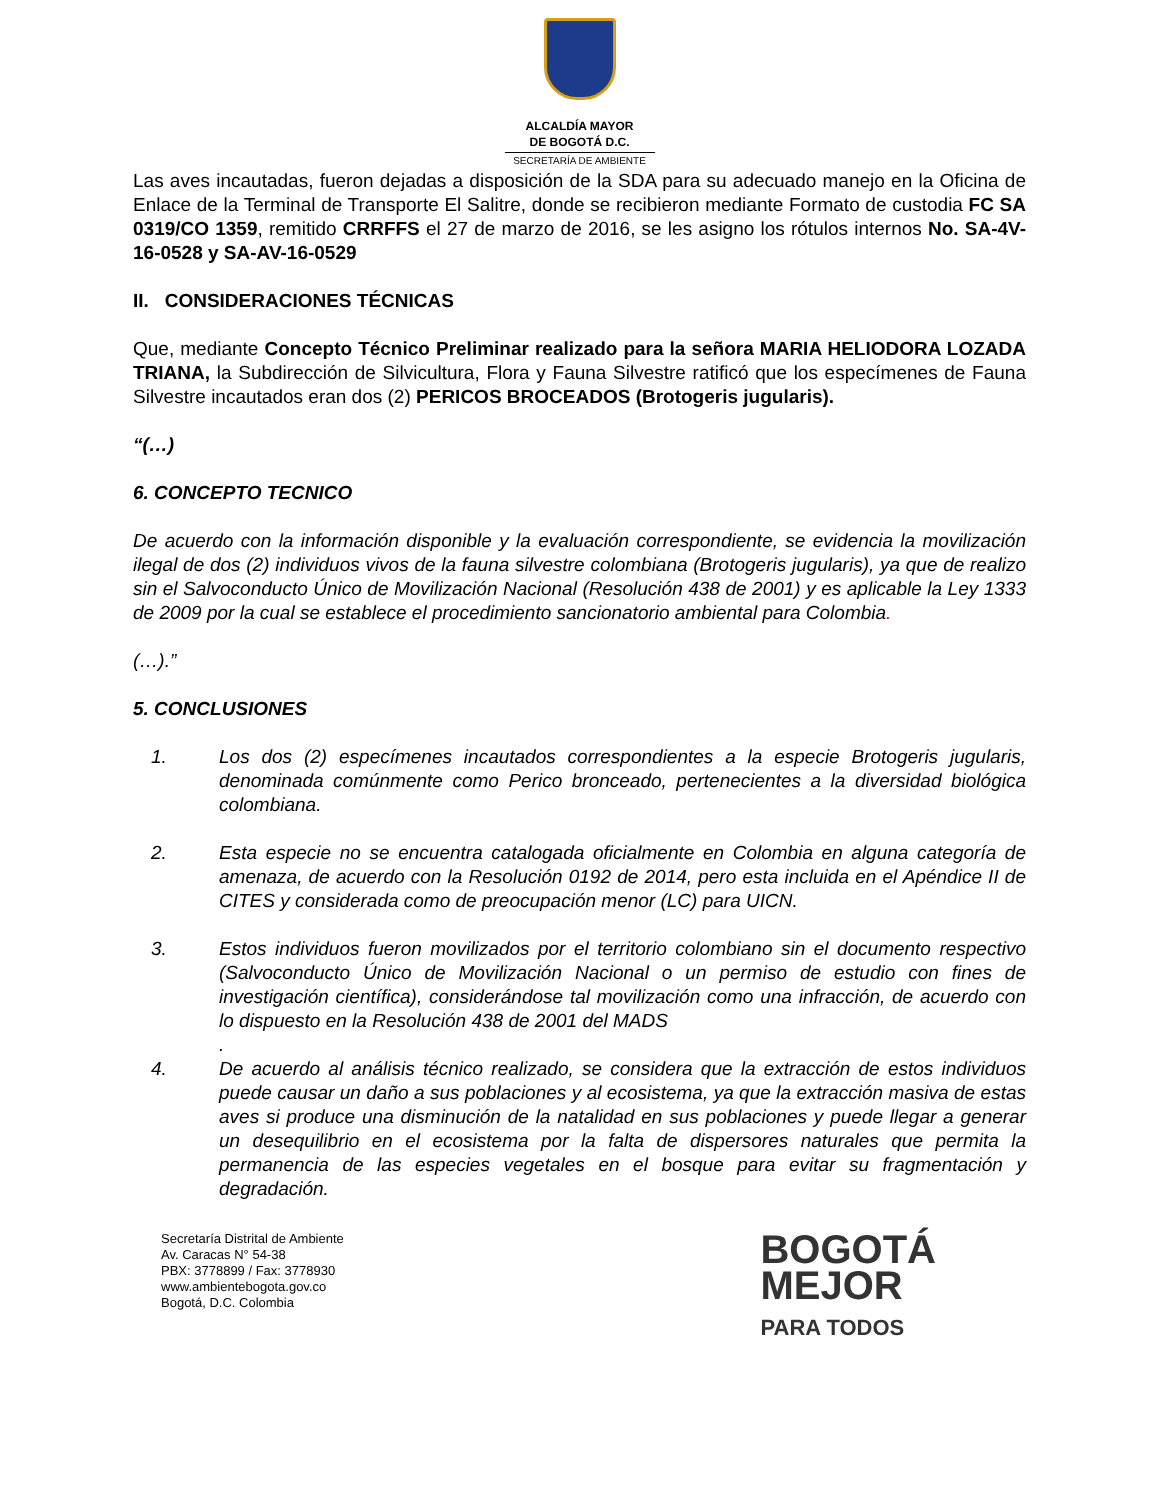ALCALDÍA MAYOR
DE BOGOTÁ D.C.
SECRETARÍA DE AMBIENTE
Las aves incautadas, fueron dejadas a disposición de la SDA para su adecuado manejo en la Oficina de Enlace de la Terminal de Transporte El Salitre, donde se recibieron mediante Formato de custodia FC SA 0319/CO 1359, remitido CRRFFS el 27 de marzo de 2016, se les asigno los rótulos internos No. SA-4V-16-0528 y SA-AV-16-0529
II. CONSIDERACIONES TÉCNICAS
Que, mediante Concepto Técnico Preliminar realizado para la señora MARIA HELIODORA LOZADA TRIANA, la Subdirección de Silvicultura, Flora y Fauna Silvestre ratificó que los especímenes de Fauna Silvestre incautados eran dos (2) PERICOS BROCEADOS (Brotogeris jugularis).
“(…)
6. CONCEPTO TECNICO
De acuerdo con la información disponible y la evaluación correspondiente, se evidencia la movilización ilegal de dos (2) individuos vivos de la fauna silvestre colombiana (Brotogeris jugularis), ya que de realizo sin el Salvoconducto Único de Movilización Nacional (Resolución 438 de 2001) y es aplicable la Ley 1333 de 2009 por la cual se establece el procedimiento sancionatorio ambiental para Colombia.
(…).”
5. CONCLUSIONES
1. Los dos (2) especímenes incautados correspondientes a la especie Brotogeris jugularis, denominada comúnmente como Perico bronceado, pertenecientes a la diversidad biológica colombiana.
2. Esta especie no se encuentra catalogada oficialmente en Colombia en alguna categoría de amenaza, de acuerdo con la Resolución 0192 de 2014, pero esta incluida en el Apéndice II de CITES y considerada como de preocupación menor (LC) para UICN.
3. Estos individuos fueron movilizados por el territorio colombiano sin el documento respectivo (Salvoconducto Único de Movilización Nacional o un permiso de estudio con fines de investigación científica), considerándose tal movilización como una infracción, de acuerdo con lo dispuesto en la Resolución 438 de 2001 del MADS
.
4. De acuerdo al análisis técnico realizado, se considera que la extracción de estos individuos puede causar un daño a sus poblaciones y al ecosistema, ya que la extracción masiva de estas aves si produce una disminución de la natalidad en sus poblaciones y puede llegar a generar un desequilibrio en el ecosistema por la falta de dispersores naturales que permita la permanencia de las especies vegetales en el bosque para evitar su fragmentación y degradación.
Secretaría Distrital de Ambiente
Av. Caracas N° 54-38
PBX: 3778899 / Fax: 3778930
www.ambientebogota.gov.co
Bogotá, D.C. Colombia
BOGOTÁ
MEJOR
PARA TODOS